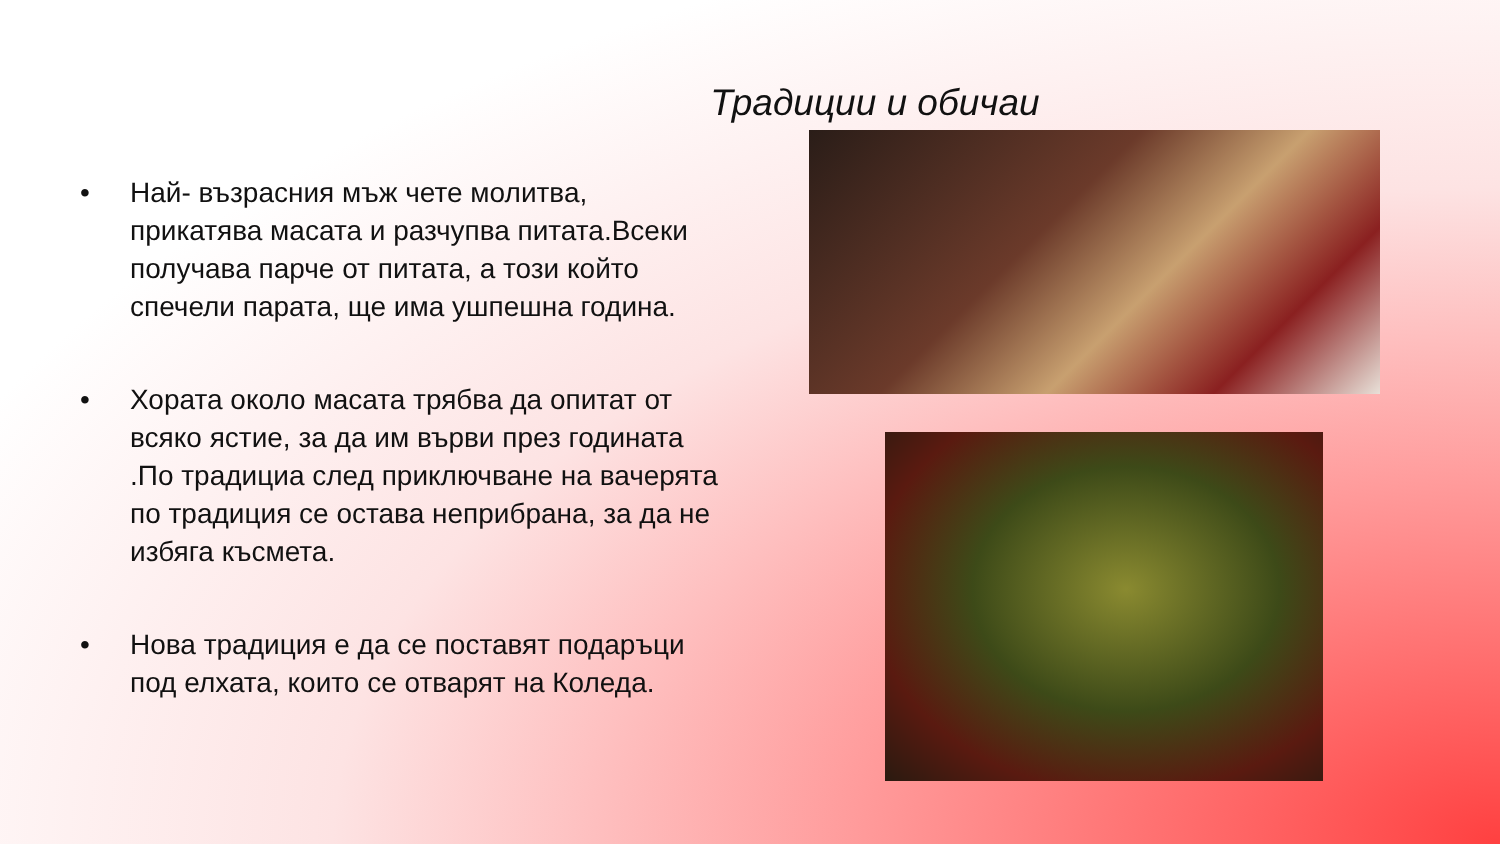Традиции и обичаи
• Най- възрасния мъж чете молитва, прикатява масата и разчупва питата.Всеки получава парче от питата, а този който спечели парата, ще има ушпешна година.
• Хората около масата трябва да опитат от всяко ястие, за да им върви през годината .По традициа след приключване на вачерята по традиция се остава неприбрана, за да не избяга късмета.
• Нова традиция е да се поставят подаръци под елхата, които се отварят на Коледа.